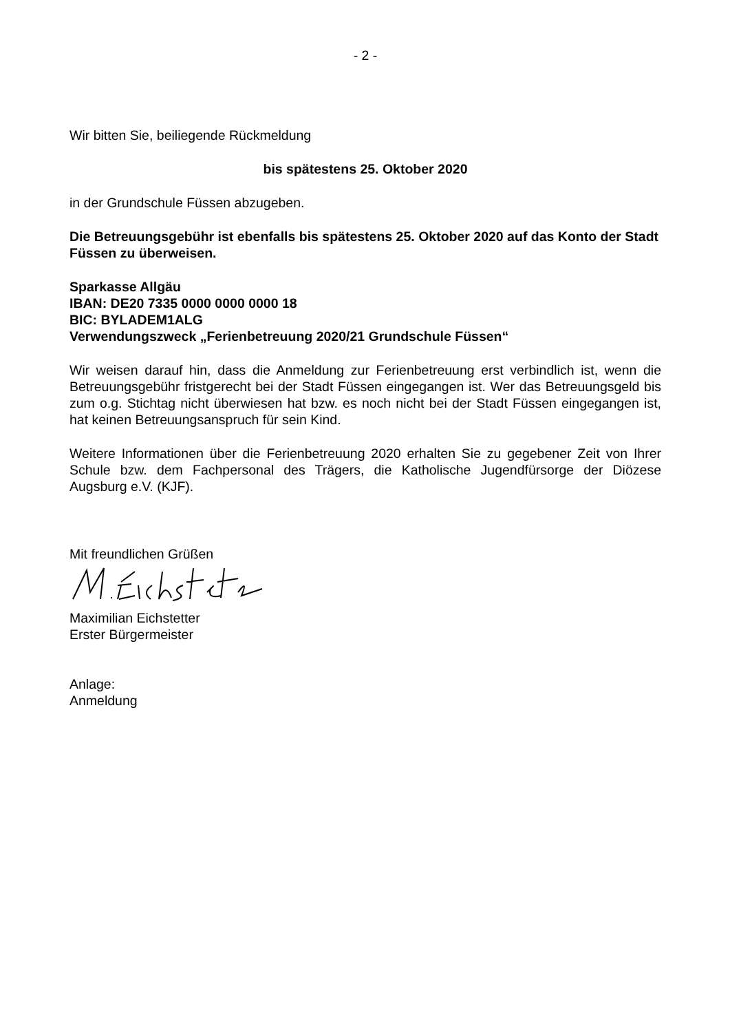- 2 -
Wir bitten Sie, beiliegende Rückmeldung
bis spätestens 25. Oktober 2020
in der Grundschule Füssen abzugeben.
Die Betreuungsgebühr ist ebenfalls bis spätestens 25. Oktober 2020 auf das Konto der Stadt Füssen zu überweisen.
Sparkasse Allgäu
IBAN: DE20 7335 0000 0000 0000 18
BIC: BYLADEM1ALG
Verwendungszweck „Ferienbetreuung 2020/21 Grundschule Füssen“
Wir weisen darauf hin, dass die Anmeldung zur Ferienbetreuung erst verbindlich ist, wenn die Betreuungsgebühr fristgerecht bei der Stadt Füssen eingegangen ist. Wer das Betreuungsgeld bis zum o.g. Stichtag nicht überwiesen hat bzw. es noch nicht bei der Stadt Füssen eingegangen ist, hat keinen Betreuungsanspruch für sein Kind.
Weitere Informationen über die Ferienbetreuung 2020 erhalten Sie zu gegebener Zeit von Ihrer Schule bzw. dem Fachpersonal des Trägers, die Katholische Jugendfürsorge der Diözese Augsburg e.V. (KJF).
Mit freundlichen Grüßen
Maximilian Eichstetter
Erster Bürgermeister
Anlage:
Anmeldung